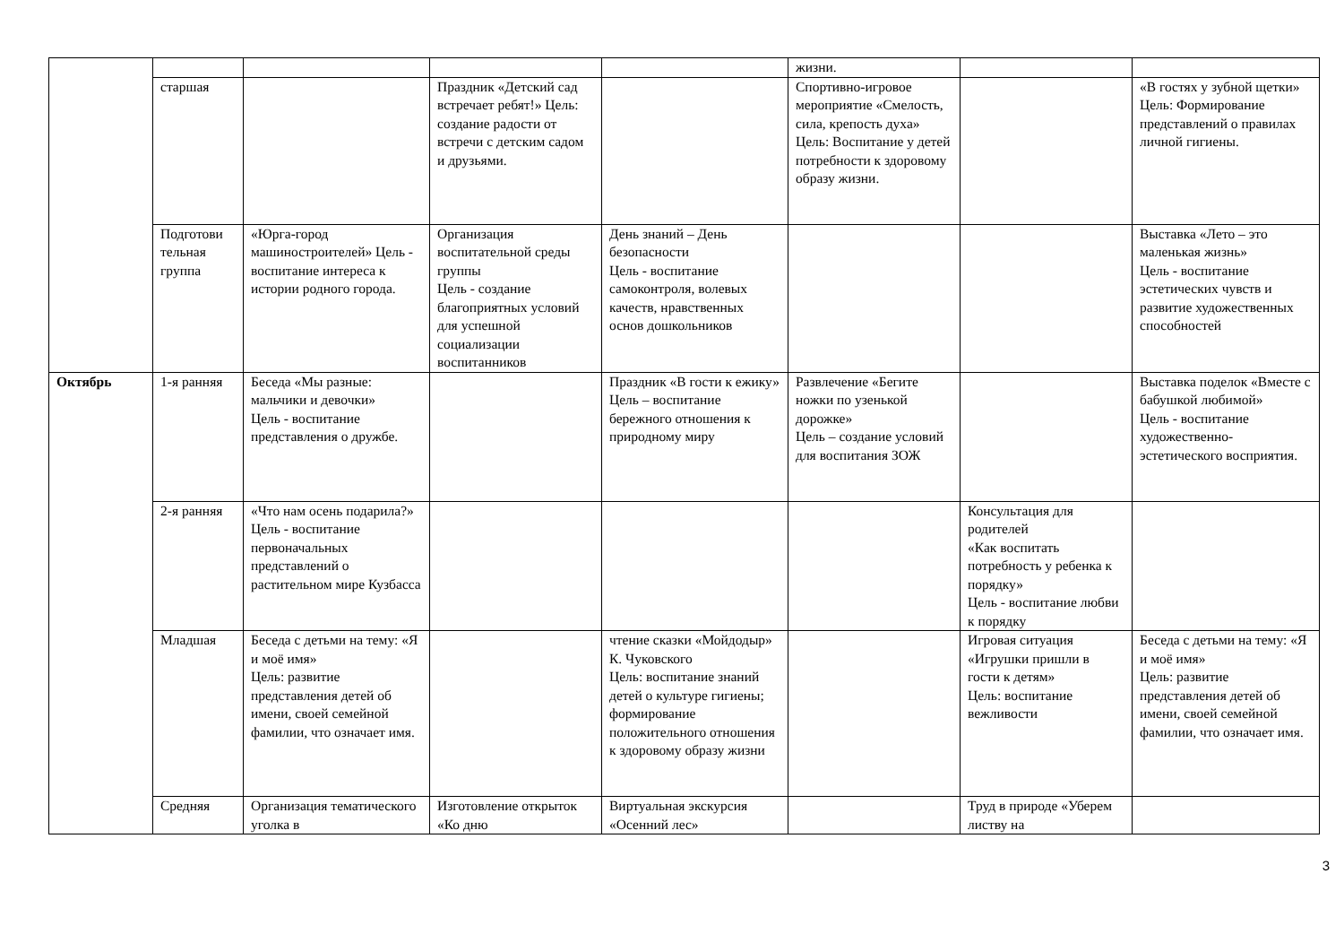| | | | | | жизни. | | |
| | старшая | | Праздник «Детский сад встречает ребят!» Цель: создание радости от встречи с детским садом и друзьями. | | Спортивно-игровое мероприятие «Смелость, сила, крепость духа» Цель: Воспитание у детей потребности к здоровому образу жизни. | | «В гостях у зубной щетки» Цель: Формирование представлений о правилах личной гигиены. |
| | Подготови тельная группа | «Юрга-город машиностроителей» Цель - воспитание интереса к истории родного города. | Организация воспитательной среды группы Цель - создание благоприятных условий для успешной социализации воспитанников | День знаний – День безопасности Цель - воспитание самоконтроля, волевых качеств, нравственных основ дошкольников | | | Выставка «Лето – это маленькая жизнь» Цель - воспитание эстетических чувств и развитие художественных способностей |
| Октябрь | 1-я ранняя | Беседа «Мы разные: мальчики и девочки» Цель - воспитание представления о дружбе. | | Праздник «В гости к ежику» Цель – воспитание бережного отношения к природному миру | Развлечение «Бегите ножки по узенькой дорожке» Цель – создание условий для воспитания ЗОЖ | | Выставка поделок «Вместе с бабушкой любимой» Цель - воспитание художественно-эстетического восприятия. |
| | 2-я ранняя | «Что нам осень подарила?» Цель - воспитание первоначальных представлений о растительном мире Кузбасса | | | | Консультация для родителей «Как воспитать потребность у ребенка к порядку» Цель - воспитание любви к порядку | |
| | Младшая | Беседа с детьми на тему: «Я и моё имя» Цель: развитие представления детей об имени, своей семейной фамилии, что означает имя. | | чтение сказки «Мойдодыр» К. Чуковского Цель: воспитание знаний детей о культуре гигиены; формирование положительного отношения к здоровому образу жизни | | Игровая ситуация «Игрушки пришли в гости к детям» Цель: воспитание вежливости | Беседа с детьми на тему: «Я и моё имя» Цель: развитие представления детей об имени, своей семейной фамилии, что означает имя. |
| | Средняя | Организация тематического уголка в | Изготовление открыток «Ко дню | Виртуальная экскурсия «Осенний лес» | | Труд в природе «Уберем листву на | |
3